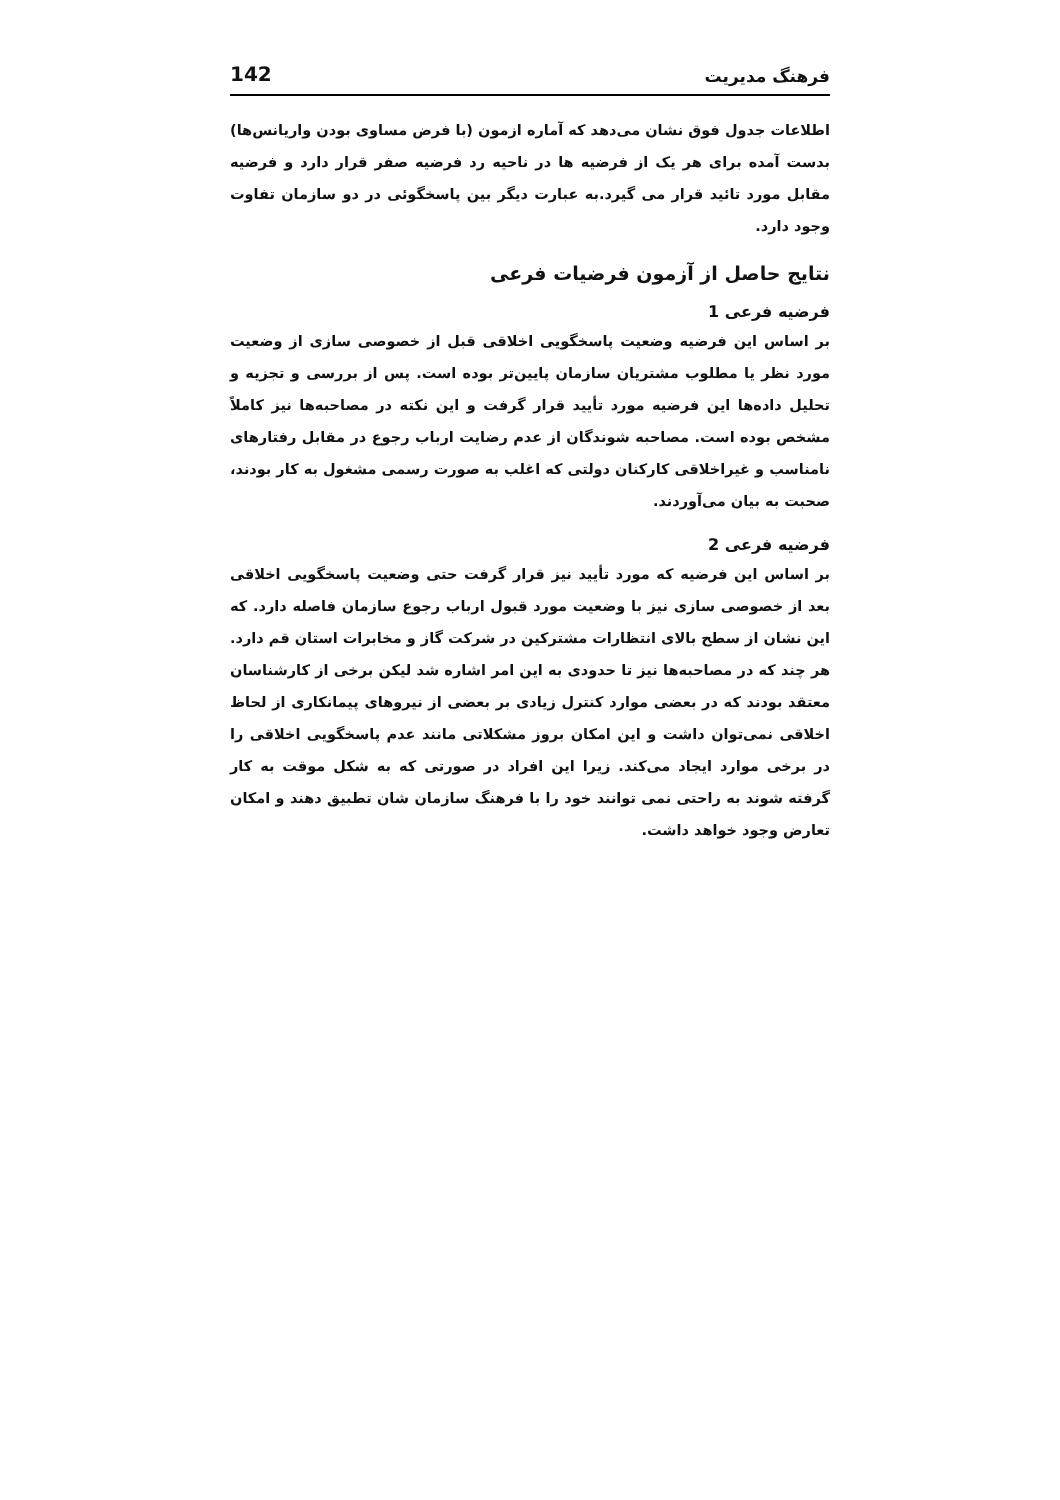فرهنگ مدیریت 142
اطلاعات جدول فوق نشان می‌دهد که آماره ازمون (با فرض مساوی بودن واریانس‌ها) بدست آمده برای هر یک از فرضیه ها در ناحیه رد فرضیه صفر قرار دارد و فرضیه مقابل مورد تائید قرار می گیرد.به عبارت دیگر بین پاسخگوئی در دو سازمان تفاوت وجود دارد.
نتایج حاصل از آزمون فرضیات فرعی
فرضیه فرعی 1
بر اساس این فرضیه وضعیت پاسخگویی اخلاقی قبل از خصوصی سازی از وضعیت مورد نظر یا مطلوب مشتریان سازمان پایین‌تر بوده است. پس از بررسی و تجزیه و تحلیل داده‌ها این فرضیه مورد تأیید قرار گرفت و این نکته در مصاحبه‌ها نیز کاملاً مشخص بوده است. مصاحبه شوندگان از عدم رضایت ارباب رجوع در مقابل رفتارهای نامناسب و غیراخلاقی کارکنان دولتی که اغلب به صورت رسمی مشغول به کار بودند، صحبت به بیان می‌آوردند.
فرضیه فرعی 2
بر اساس این فرضیه که مورد تأیید نیز قرار گرفت حتی وضعیت پاسخگویی اخلاقی بعد از خصوصی سازی نیز با وضعیت مورد قبول ارباب رجوع سازمان فاصله دارد. که این نشان از سطح بالای انتظارات مشترکین در شرکت گاز و مخابرات استان قم دارد. هر چند که در مصاحبه‌ها نیز تا حدودی به این امر اشاره شد لیکن برخی از کارشناسان معتقد بودند که در بعضی موارد کنترل زیادی بر بعضی از نیروهای پیمانکاری از لحاظ اخلاقی نمی‌توان داشت و این امکان بروز مشکلاتی مانند عدم پاسخگویی اخلاقی را در برخی موارد ایجاد می‌کند. زیرا این افراد در صورتی که به شکل موقت به کار گرفته شوند به راحتی نمی توانند خود را با فرهنگ سازمان شان تطبیق دهند و امکان تعارض وجود خواهد داشت.